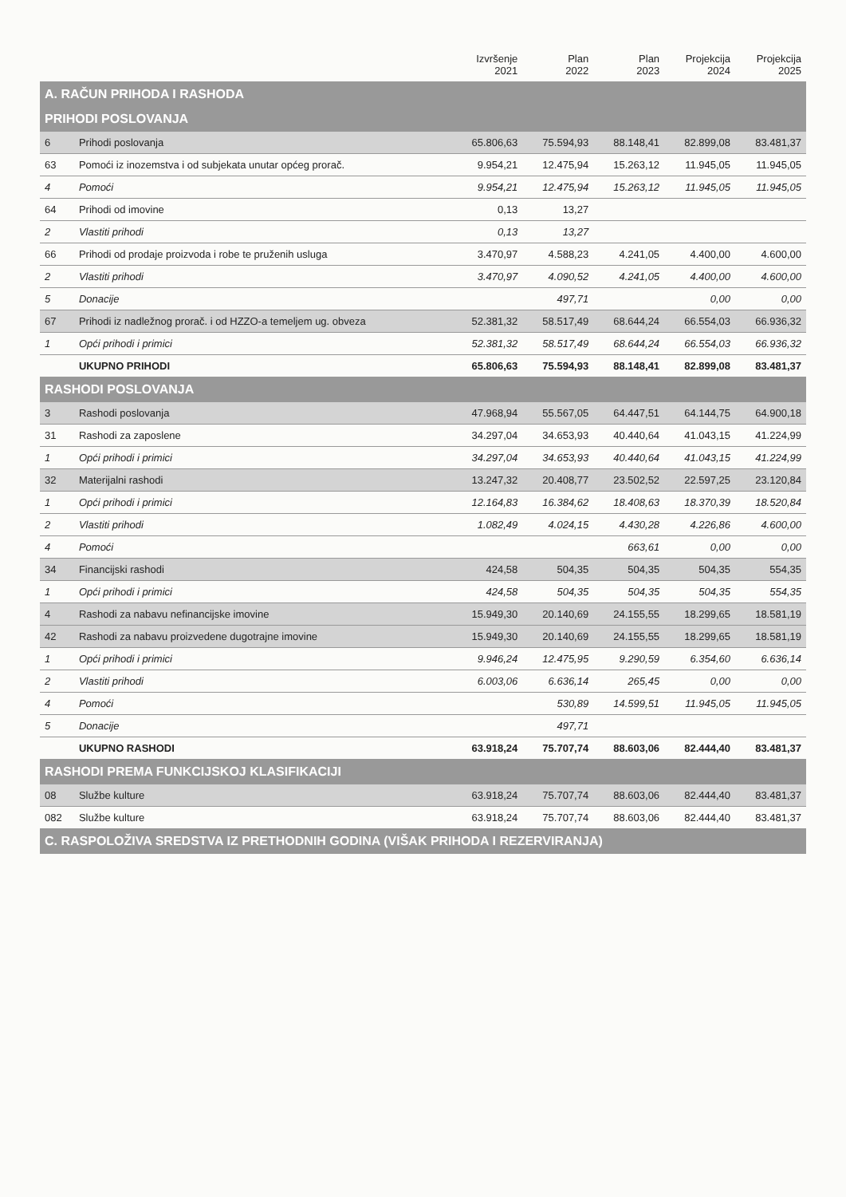| | | Izvršenje 2021 | Plan 2022 | Plan 2023 | Projekcija 2024 | Projekcija 2025 |
| --- | --- | --- | --- | --- | --- | --- |
| A. RAČUN PRIHODA I RASHODA | | | | | | |
| PRIHODI POSLOVANJA | | | | | | |
| 6 | Prihodi poslovanja | 65.806,63 | 75.594,93 | 88.148,41 | 82.899,08 | 83.481,37 |
| 63 | Pomoći iz inozemstva i od subjekata unutar općeg prorač. | 9.954,21 | 12.475,94 | 15.263,12 | 11.945,05 | 11.945,05 |
| 4 | Pomoći | 9.954,21 | 12.475,94 | 15.263,12 | 11.945,05 | 11.945,05 |
| 64 | Prihodi od imovine | 0,13 | 13,27 | | | |
| 2 | Vlastiti prihodi | 0,13 | 13,27 | | | |
| 66 | Prihodi od prodaje proizvoda i robe te pruženih usluga | 3.470,97 | 4.588,23 | 4.241,05 | 4.400,00 | 4.600,00 |
| 2 | Vlastiti prihodi | 3.470,97 | 4.090,52 | 4.241,05 | 4.400,00 | 4.600,00 |
| 5 | Donacije | | 497,71 | | 0,00 | 0,00 |
| 67 | Prihodi iz nadležnog prorač. i od HZZO-a temeljem ug. obveza | 52.381,32 | 58.517,49 | 68.644,24 | 66.554,03 | 66.936,32 |
| 1 | Opći prihodi i primici | 52.381,32 | 58.517,49 | 68.644,24 | 66.554,03 | 66.936,32 |
| | UKUPNO PRIHODI | 65.806,63 | 75.594,93 | 88.148,41 | 82.899,08 | 83.481,37 |
| RASHODI POSLOVANJA | | | | | | |
| 3 | Rashodi poslovanja | 47.968,94 | 55.567,05 | 64.447,51 | 64.144,75 | 64.900,18 |
| 31 | Rashodi za zaposlene | 34.297,04 | 34.653,93 | 40.440,64 | 41.043,15 | 41.224,99 |
| 1 | Opći prihodi i primici | 34.297,04 | 34.653,93 | 40.440,64 | 41.043,15 | 41.224,99 |
| 32 | Materijalni rashodi | 13.247,32 | 20.408,77 | 23.502,52 | 22.597,25 | 23.120,84 |
| 1 | Opći prihodi i primici | 12.164,83 | 16.384,62 | 18.408,63 | 18.370,39 | 18.520,84 |
| 2 | Vlastiti prihodi | 1.082,49 | 4.024,15 | 4.430,28 | 4.226,86 | 4.600,00 |
| 4 | Pomoći | | | 663,61 | 0,00 | 0,00 |
| 34 | Financijski rashodi | 424,58 | 504,35 | 504,35 | 504,35 | 554,35 |
| 1 | Opći prihodi i primici | 424,58 | 504,35 | 504,35 | 504,35 | 554,35 |
| 4 | Rashodi za nabavu nefinancijske imovine | 15.949,30 | 20.140,69 | 24.155,55 | 18.299,65 | 18.581,19 |
| 42 | Rashodi za nabavu proizvedene dugotrajne imovine | 15.949,30 | 20.140,69 | 24.155,55 | 18.299,65 | 18.581,19 |
| 1 | Opći prihodi i primici | 9.946,24 | 12.475,95 | 9.290,59 | 6.354,60 | 6.636,14 |
| 2 | Vlastiti prihodi | 6.003,06 | 6.636,14 | 265,45 | 0,00 | 0,00 |
| 4 | Pomoći | | 530,89 | 14.599,51 | 11.945,05 | 11.945,05 |
| 5 | Donacije | | 497,71 | | | |
| | UKUPNO RASHODI | 63.918,24 | 75.707,74 | 88.603,06 | 82.444,40 | 83.481,37 |
| RASHODI PREMA FUNKCIJSKOJ KLASIFIKACIJI | | | | | | |
| 08 | Službe kulture | 63.918,24 | 75.707,74 | 88.603,06 | 82.444,40 | 83.481,37 |
| 082 | Službe kulture | 63.918,24 | 75.707,74 | 88.603,06 | 82.444,40 | 83.481,37 |
| C. RASPOLOŽIVA SREDSTVA IZ PRETHODNIH GODINA (VIŠAK PRIHODA I REZERVIRANJA) | | | | | | |